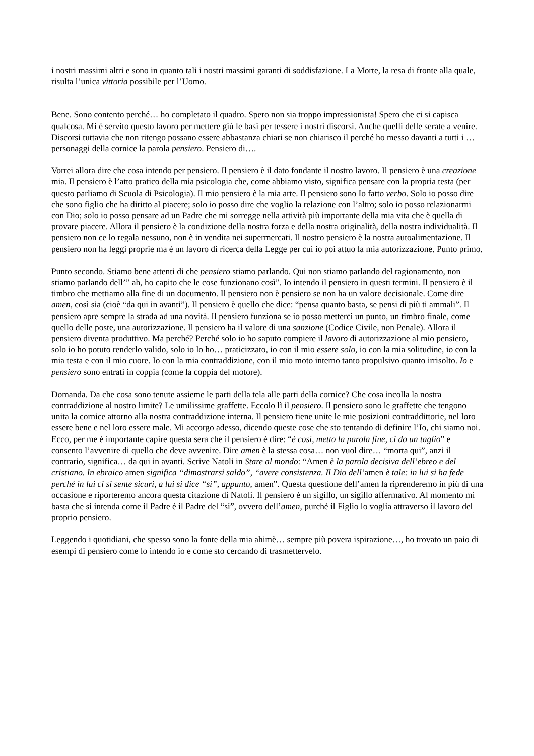i nostri massimi altri e sono in quanto tali i nostri massimi garanti di soddisfazione. La Morte, la resa di fronte alla quale, risulta l’unica vittoria possibile per l’Uomo.
Bene. Sono contento perché… ho completato il quadro. Spero non sia troppo impressionista! Spero che ci si capisca qualcosa. Mi è servito questo lavoro per mettere giù le basi per tessere i nostri discorsi. Anche quelli delle serate a venire. Discorsi tuttavia che non ritengo possano essere abbastanza chiari se non chiarisco il perché ho messo davanti a tutti i … personaggi della cornice la parola pensiero. Pensiero di….
Vorrei allora dire che cosa intendo per pensiero. Il pensiero è il dato fondante il nostro lavoro. Il pensiero è una creazione mia. Il pensiero è l’atto pratico della mia psicologia che, come abbiamo visto, significa pensare con la propria testa (per questo parliamo di Scuola di Psicologia). Il mio pensiero è la mia arte. Il pensiero sono Io fatto verbo. Solo io posso dire che sono figlio che ha diritto al piacere; solo io posso dire che voglio la relazione con l’altro; solo io posso relazionarmi con Dio; solo io posso pensare ad un Padre che mi sorregge nella attività più importante della mia vita che è quella di provare piacere. Allora il pensiero è la condizione della nostra forza e della nostra originalità, della nostra individualità. Il pensiero non ce lo regala nessuno, non è in vendita nei supermercati. Il nostro pensiero è la nostra autoalimentazione. Il pensiero non ha leggi proprie ma è un lavoro di ricerca della Legge per cui io poi attuo la mia autorizzazione. Punto primo.
Punto secondo. Stiamo bene attenti di che pensiero stiamo parlando. Qui non stiamo parlando del ragionamento, non stiamo parlando dell’” ah, ho capito che le cose funzionano così”. Io intendo il pensiero in questi termini. Il pensiero è il timbro che mettiamo alla fine di un documento. Il pensiero non è pensiero se non ha un valore decisionale. Come dire amen, così sia (cioè “da qui in avanti”). Il pensiero è quello che dice: “pensa quanto basta, se pensi di più ti ammali”. Il pensiero apre sempre la strada ad una novità. Il pensiero funziona se io posso metterci un punto, un timbro finale, come quello delle poste, una autorizzazione. Il pensiero ha il valore di una sanzione (Codice Civile, non Penale). Allora il pensiero diventa produttivo. Ma perché? Perché solo io ho saputo compiere il lavoro di autorizzazione al mio pensiero, solo io ho potuto renderlo valido, solo io lo ho… praticizzato, io con il mio essere solo, io con la mia solitudine, io con la mia testa e con il mio cuore. Io con la mia contraddizione, con il mio moto interno tanto propulsivo quanto irrisolto. Io e pensiero sono entrati in coppia (come la coppia del motore).
Domanda. Da che cosa sono tenute assieme le parti della tela alle parti della cornice? Che cosa incolla la nostra contraddizione al nostro limite? Le umilissime graffette. Eccolo lì il pensiero. Il pensiero sono le graffette che tengono unita la cornice attorno alla nostra contraddizione interna. Il pensiero tiene unite le mie posizioni contraddittorie, nel loro essere bene e nel loro essere male. Mi accorgo adesso, dicendo queste cose che sto tentando di definire l’Io, chi siamo noi. Ecco, per me è importante capire questa sera che il pensiero è dire: “è così, metto la parola fine, ci do un taglio” e consento l’avvenire di quello che deve avvenire. Dire amen è la stessa cosa… non vuol dire… “morta qui”, anzi il contrario, significa… da qui in avanti. Scrive Natoli in Stare al mondo: “Amen è la parola decisiva dell’ebreo e del cristiano. In ebraico amen significa “dimostrarsi saldo”, “avere consistenza. Il Dio dell’amen è tale: in lui si ha fede perché in lui ci si sente sicuri, a lui si dice “sì”, appunto, amen”. Questa questione dell’amen la riprenderemo in più di una occasione e riporteremo ancora questa citazione di Natoli. Il pensiero è un sigillo, un sigillo affermativo. Al momento mi basta che si intenda come il Padre è il Padre del “si”, ovvero dell’amen, purchè il Figlio lo voglia attraverso il lavoro del proprio pensiero.
Leggendo i quotidiani, che spesso sono la fonte della mia ahimè… sempre più povera ispirazione…, ho trovato un paio di esempi di pensiero come lo intendo io e come sto cercando di trasmettervelo.